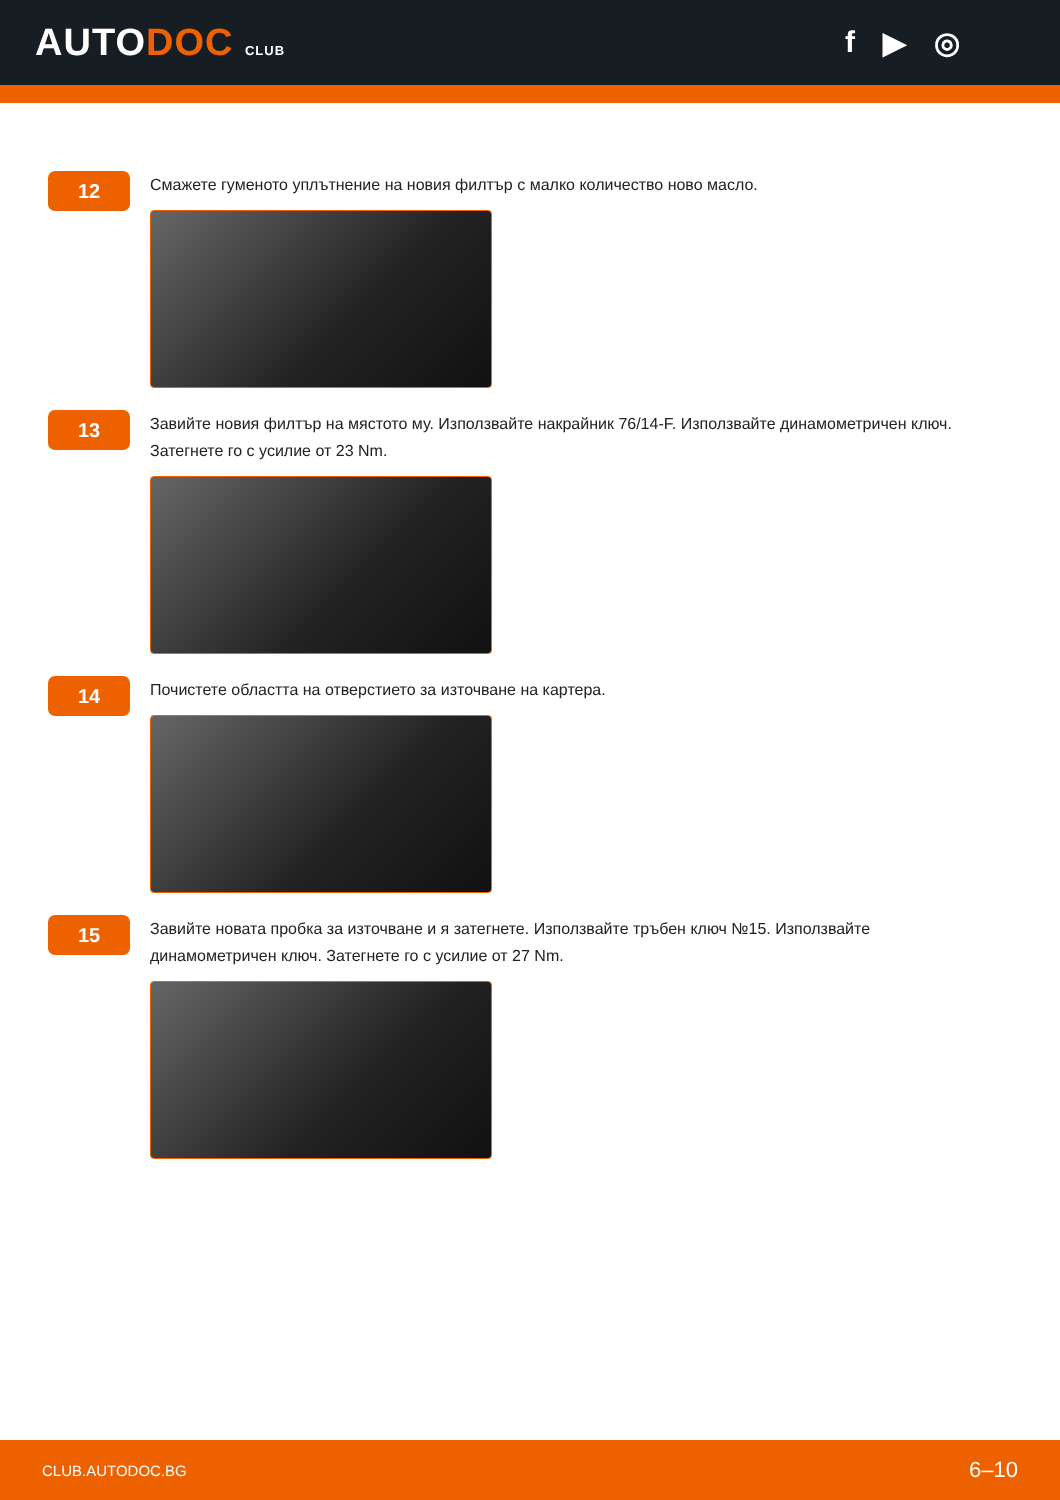AUTODOC CLUB
f ▶ ◎
12
Смажете гуменото уплътнение на новия филтър с малко количество ново масло.
13
Завийте новия филтър на мястото му. Използвайте накрайник 76/14-F. Използвайте динамометричен ключ. Затегнете го с усилие от 23 Nm.
14
Почистете областта на отверстието за източване на картера.
15
Завийте новата пробка за източване и я затегнете. Използвайте тръбен ключ №15. Използвайте динамометричен ключ. Затегнете го с усилие от 27 Nm.
CLUB.AUTODOC.BG 6–10